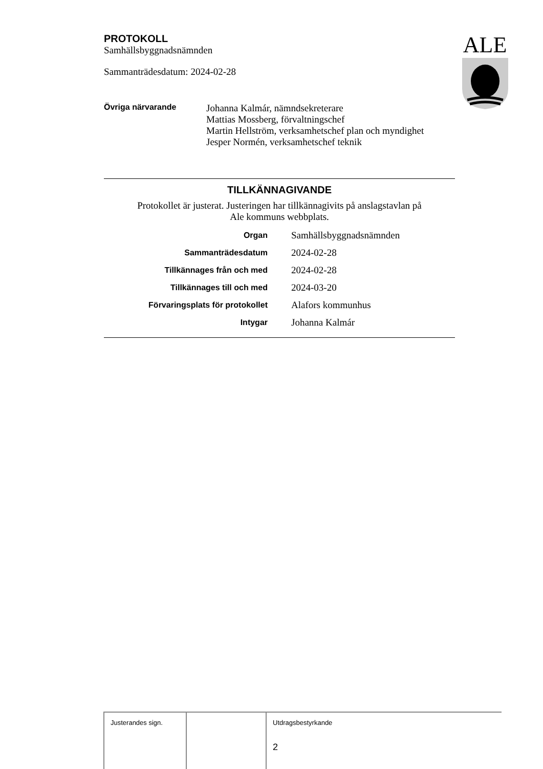PROTOKOLL
Samhällsbyggnadsnämnden
Sammanträdesdatum: 2024-02-28
ALE
| Övriga närvarande | Johanna Kalmár, nämndsekreterare Mattias Mossberg, förvaltningschef Martin Hellström, verksamhetschef plan och myndighet Jesper Normén, verksamhetschef teknik |
TILLKÄNNAGIVANDE
Protokollet är justerat. Justeringen har tillkännagivits på anslagstavlan på
Ale kommuns webbplats.
| Organ | Samhällsbyggnadsnämnden |
| Sammanträdesdatum | 2024-02-28 |
| Tillkännages från och med | 2024-02-28 |
| Tillkännages till och med | 2024-03-20 |
| Förvaringsplats för protokollet | Alafors kommunhus |
| Intygar | Johanna Kalmár |
| Justerandes sign. | | Utdragsbestyrkande 2 |